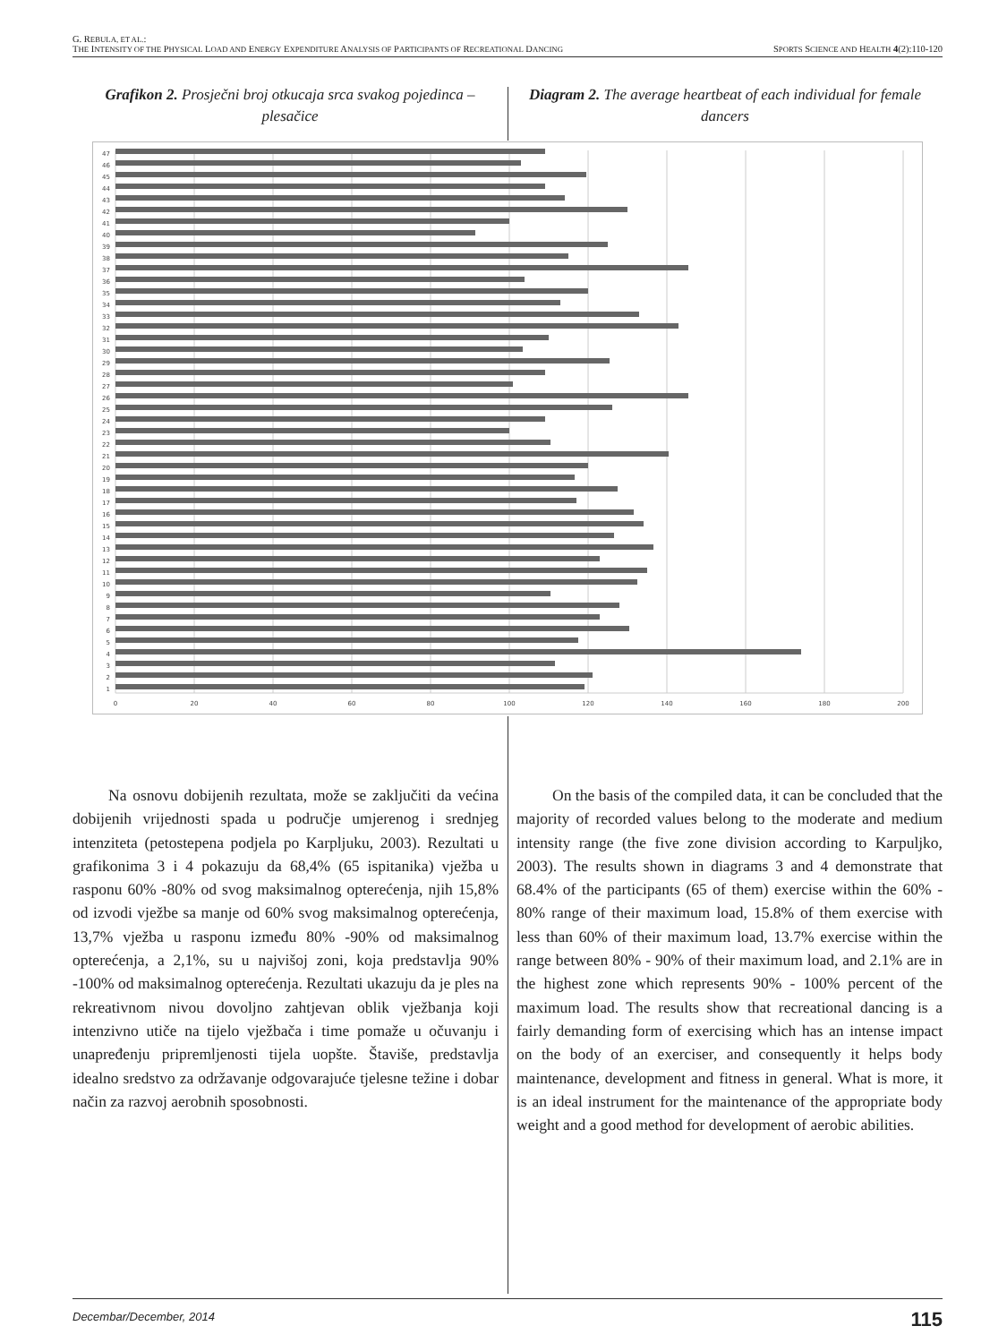G. REBULA, ET AL.:
THE INTENSITY OF THE PHYSICAL LOAD AND ENERGY EXPENDITURE ANALYSIS OF PARTICIPANTS OF RECREATIONAL DANCING SPORTS SCIENCE AND HEALTH 4(2):110-120
Grafikon 2. Prosječni broj otkucaja srca svakog pojedinca – plesačice
Diagram 2. The average heartbeat of each individual for female dancers
0
20
40
60
80
100
120
140
160
180
200
1
2
3
4
5
6
7
8
9
10
11
12
13
14
15
16
17
18
19
20
21
22
23
24
25
26
27
28
29
30
31
32
33
34
35
36
37
38
39
40
41
42
43
44
45
46
47
Na osnovu dobijenih rezultata, može se zaključiti da većina dobijenih vrijednosti spada u područje umjerenog i srednjeg intenziteta (petostepena podjela po Karpljuku, 2003). Rezultati u grafikonima 3 i 4 pokazuju da 68,4% (65 ispitanika) vježba u rasponu 60% -80% od svog maksimalnog opterećenja, njih 15,8% od izvodi vježbe sa manje od 60% svog maksimalnog opterećenja, 13,7% vježba u rasponu između 80% -90% od maksimalnog opterećenja, a 2,1%, su u najvišoj zoni, koja predstavlja 90% -100% od maksimalnog opterećenja. Rezultati ukazuju da je ples na rekreativnom nivou dovoljno zahtjevan oblik vježbanja koji intenzivno utiče na tijelo vježbača i time pomaže u očuvanju i unapređenju pripremljenosti tijela uopšte. Štaviše, predstavlja idealno sredstvo za održavanje odgovarajuće tjelesne težine i dobar način za razvoj aerobnih sposobnosti.
On the basis of the compiled data, it can be concluded that the majority of recorded values belong to the moderate and medium intensity range (the five zone division according to Karpuljko, 2003). The results shown in diagrams 3 and 4 demonstrate that 68.4% of the participants (65 of them) exercise within the 60% - 80% range of their maximum load, 15.8% of them exercise with less than 60% of their maximum load, 13.7% exercise within the range between 80% - 90% of their maximum load, and 2.1% are in the highest zone which represents 90% - 100% percent of the maximum load. The results show that recreational dancing is a fairly demanding form of exercising which has an intense impact on the body of an exerciser, and consequently it helps body maintenance, development and fitness in general. What is more, it is an ideal instrument for the maintenance of the appropriate body weight and a good method for development of aerobic abilities.
Decembar/December, 2014 115